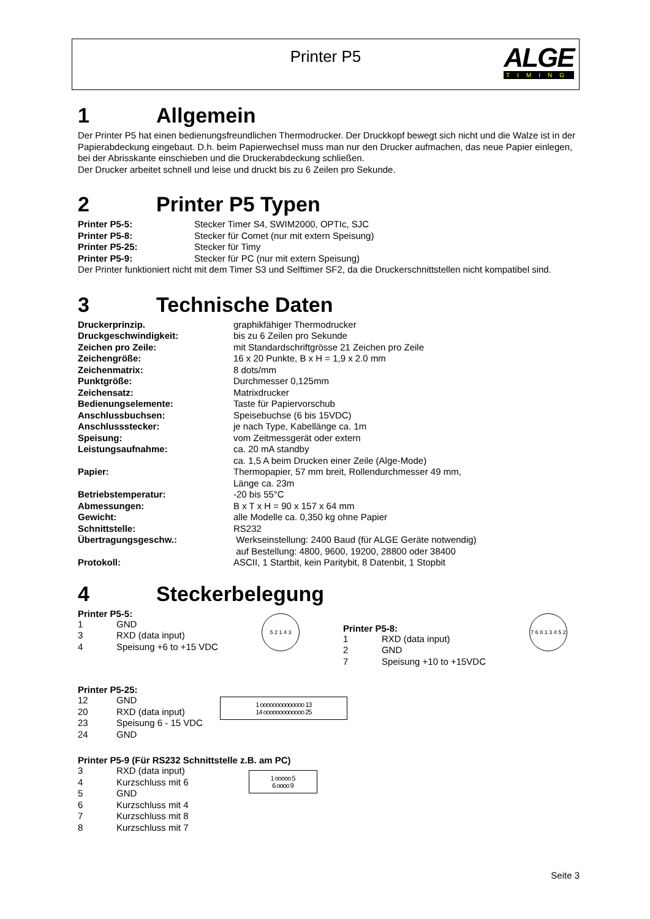Printer P5
ALGE
TIMING
1 Allgemein
Der Printer P5 hat einen bedienungsfreundlichen Thermodrucker. Der Druckkopf bewegt sich nicht und die Walze ist in der Papierabdeckung eingebaut. D.h. beim Papierwechsel muss man nur den Drucker aufmachen, das neue Papier einlegen, bei der Abrisskante einschieben und die Druckerabdeckung schließen.
Der Drucker arbeitet schnell und leise und druckt bis zu 6 Zeilen pro Sekunde.
2 Printer P5 Typen
| Printer P5-5: | Stecker Timer S4, SWIM2000, OPTIc, SJC |
| Printer P5-8: | Stecker für Comet (nur mit extern Speisung) |
| Printer P5-25: | Stecker für Timy |
| Printer P5-9: | Stecker für PC (nur mit extern Speisung) |
Der Printer funktioniert nicht mit dem Timer S3 und Selftimer SF2, da die Druckerschnittstellen nicht kompatibel sind.
3 Technische Daten
| Druckerprinzip. | graphikfähiger Thermodrucker |
| Druckgeschwindigkeit: | bis zu 6 Zeilen pro Sekunde |
| Zeichen pro Zeile: | mit Standardschriftgrösse 21 Zeichen pro Zeile |
| Zeichengröße: | 16 x 20 Punkte, B x H = 1,9 x 2.0 mm |
| Zeichenmatrix: | 8 dots/mm |
| Punktgröße: | Durchmesser 0,125mm |
| Zeichensatz: | Matrixdrucker |
| Bedienungselemente: | Taste für Papiervorschub |
| Anschlussbuchsen: | Speisebuchse (6 bis 15VDC) |
| Anschlussstecker: | je nach Type, Kabellänge ca. 1m |
| Speisung: | vom Zeitmessgerät oder extern |
| Leistungsaufnahme: | ca. 20 mA standby ca. 1,5 A beim Drucken einer Zeile (Alge-Mode) |
| Papier: | Thermopapier, 57 mm breit, Rollendurchmesser 49 mm, Länge ca. 23m |
| Betriebstemperatur: | -20 bis 55°C |
| Abmessungen: | B x T x H = 90 x 157 x 64 mm |
| Gewicht: | alle Modelle ca. 0,350 kg ohne Papier |
| Schnittstelle: | RS232 |
| Übertragungsgeschw.: | Werkseinstellung: 2400 Baud (für ALGE Geräte notwendig) auf Bestellung: 4800, 9600, 19200, 28800 oder 38400 |
| Protokoll: | ASCII, 1 Startbit, kein Paritybit, 8 Datenbit, 1 Stopbit |
4 Steckerbelegung
Printer P5-5:
| 1 | GND |
| 3 | RXD (data input) |
| 4 | Speisung +6 to +15 VDC |
5 2 1 4 3
Printer P5-8:
| 1 | RXD (data input) |
| 2 | GND |
| 7 | Speisung +10 to +15VDC |
7 6 8 1 3 4 5 2
Printer P5-25:
| 12 | GND |
| 20 | RXD (data input) |
| 23 | Speisung 6 - 15 VDC |
| 24 | GND |
1 oooooooooooooo 13
14 ooooooooooooo 25
Printer P5-9 (Für RS232 Schnittstelle z.B. am PC)
| 3 | RXD (data input) |
| 4 | Kurzschluss mit 6 |
| 5 | GND |
| 6 | Kurzschluss mit 4 |
| 7 | Kurzschluss mit 8 |
| 8 | Kurzschluss mit 7 |
1 ooooo 5
6 oooo 9
Seite 3